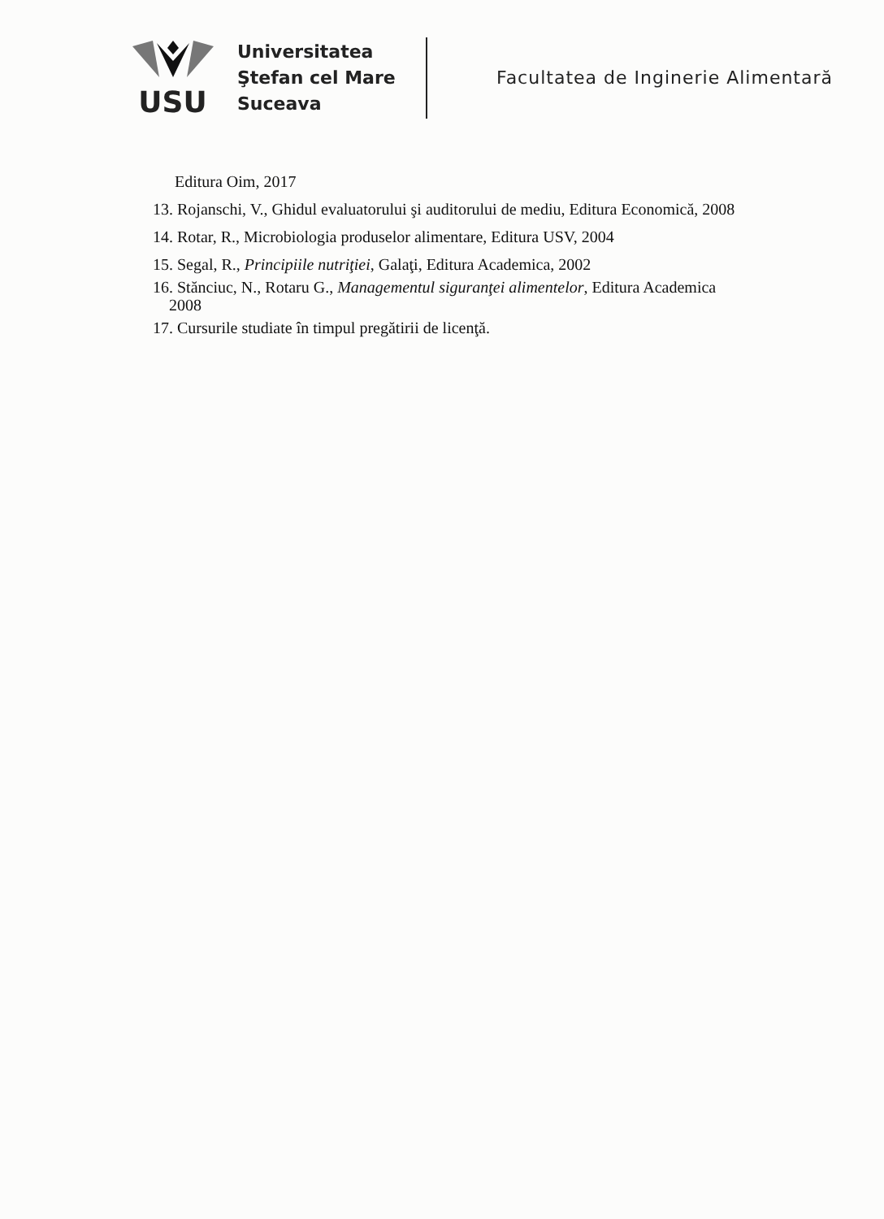USU
Universitatea
Ştefan cel Mare
Suceava
Facultatea de Inginerie Alimentară
Editura Oim, 2017
13. Rojanschi, V., Ghidul evaluatorului şi auditorului de mediu, Editura Economică, 2008
14. Rotar, R., Microbiologia produselor alimentare, Editura USV, 2004
15. Segal, R., Principiile nutriţiei, Galaţi, Editura Academica, 2002
16. Stănciuc, N., Rotaru G., Managementul siguranţei alimentelor, Editura Academica
2008
17. Cursurile studiate în timpul pregătirii de licenţă.